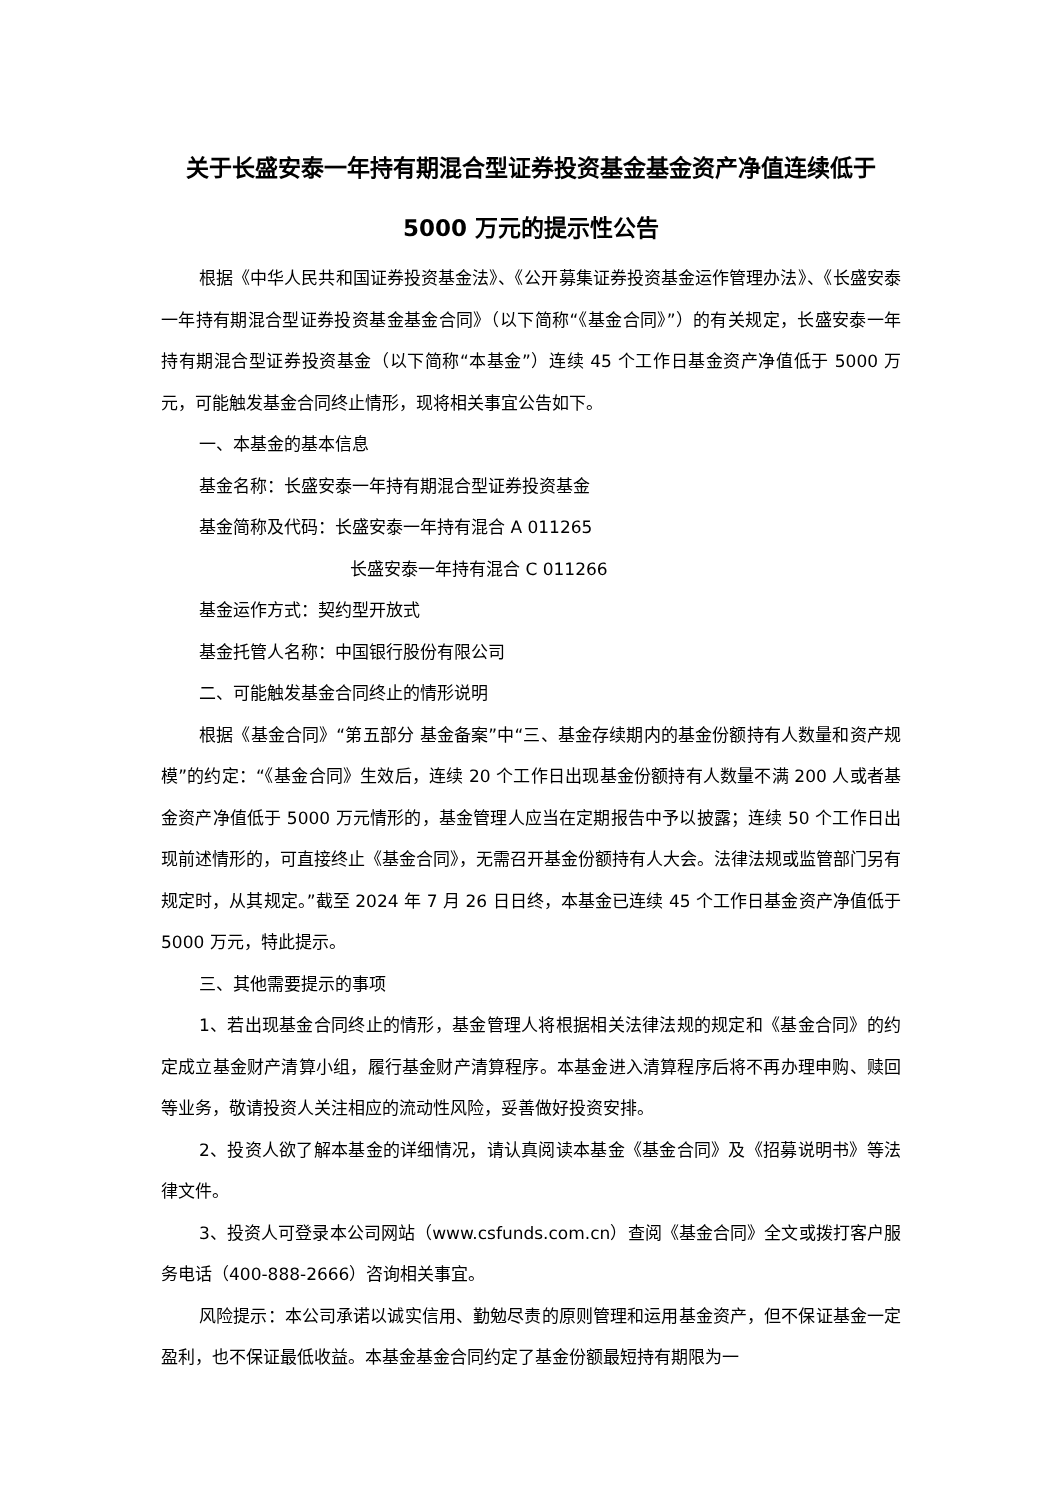关于长盛安泰一年持有期混合型证券投资基金基金资产净值连续低于 5000 万元的提示性公告
根据《中华人民共和国证券投资基金法》、《公开募集证券投资基金运作管理办法》、《长盛安泰一年持有期混合型证券投资基金基金合同》（以下简称“《基金合同》”）的有关规定，长盛安泰一年持有期混合型证券投资基金（以下简称“本基金”）连续 45 个工作日基金资产净值低于 5000 万元，可能触发基金合同终止情形，现将相关事宜公告如下。
一、本基金的基本信息
基金名称：长盛安泰一年持有期混合型证券投资基金
基金简称及代码：长盛安泰一年持有混合 A 011265
长盛安泰一年持有混合 C 011266
基金运作方式：契约型开放式
基金托管人名称：中国银行股份有限公司
二、可能触发基金合同终止的情形说明
根据《基金合同》“第五部分 基金备案”中“三、基金存续期内的基金份额持有人数量和资产规模”的约定：“《基金合同》生效后，连续 20 个工作日出现基金份额持有人数量不满 200 人或者基金资产净值低于 5000 万元情形的，基金管理人应当在定期报告中予以披露；连续 50 个工作日出现前述情形的，可直接终止《基金合同》，无需召开基金份额持有人大会。法律法规或监管部门另有规定时，从其规定。”截至 2024 年 7 月 26 日日终，本基金已连续 45 个工作日基金资产净值低于 5000 万元，特此提示。
三、其他需要提示的事项
1、若出现基金合同终止的情形，基金管理人将根据相关法律法规的规定和《基金合同》的约定成立基金财产清算小组，履行基金财产清算程序。本基金进入清算程序后将不再办理申购、赎回等业务，敬请投资人关注相应的流动性风险，妥善做好投资安排。
2、投资人欲了解本基金的详细情况，请认真阅读本基金《基金合同》及《招募说明书》等法律文件。
3、投资人可登录本公司网站（www.csfunds.com.cn）查阅《基金合同》全文或拨打客户服务电话（400-888-2666）咨询相关事宜。
风险提示：本公司承诺以诚实信用、勤勉尽责的原则管理和运用基金资产，但不保证基金一定盈利，也不保证最低收益。本基金基金合同约定了基金份额最短持有期限为一